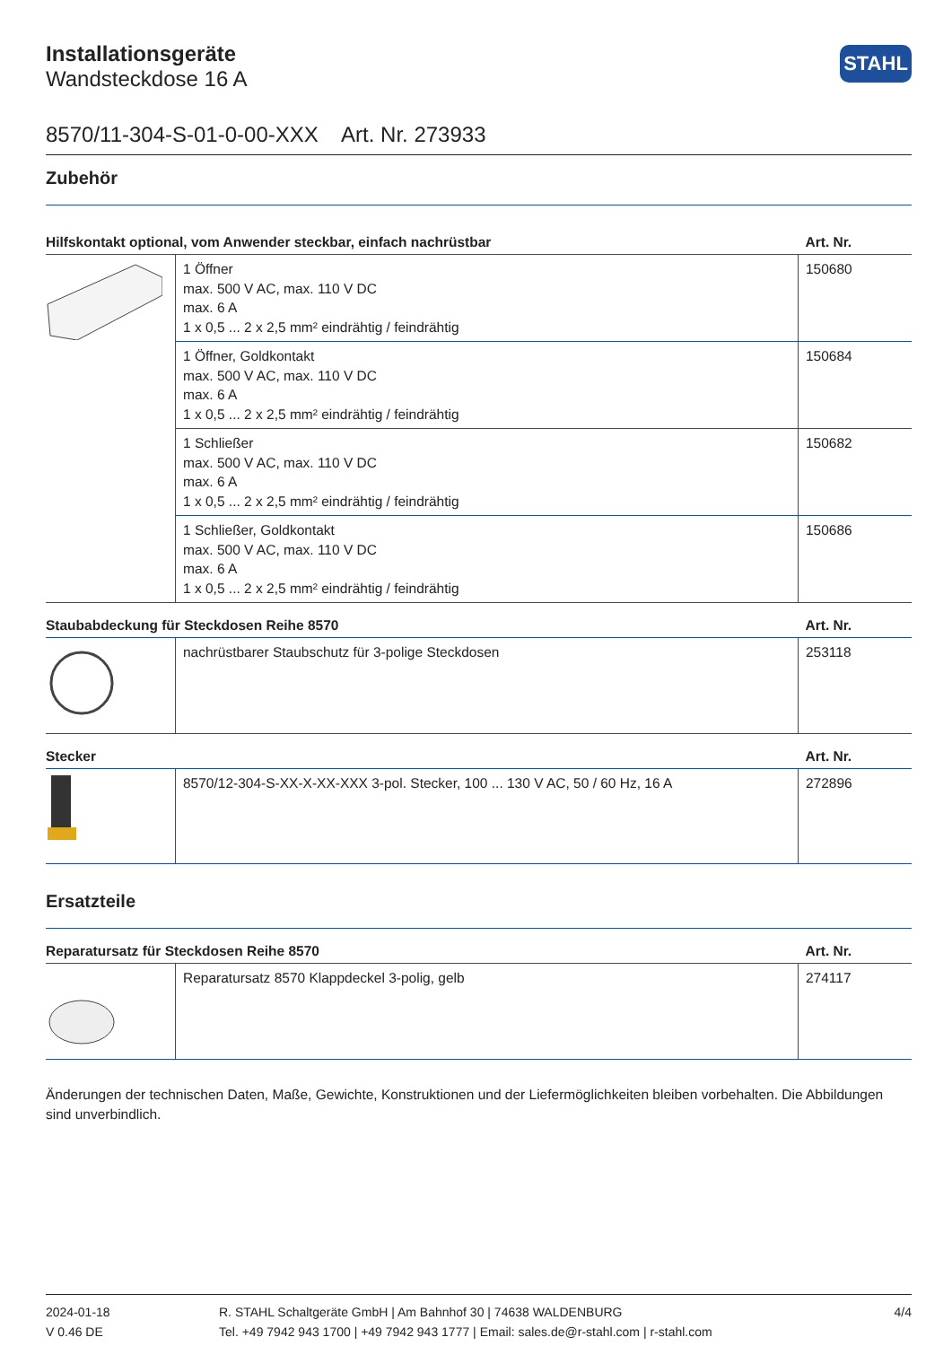Installationsgeräte
Wandsteckdose 16 A
STAHL
8570/11-304-S-01-0-00-XXX Art. Nr. 273933
Zubehör
| Hilfskontakt optional, vom Anwender steckbar, einfach nachrüstbar | | Art. Nr. |
| --- | --- | --- |
| | 1 Öffner max. 500 V AC, max. 110 V DC max. 6 A 1 x 0,5 ... 2 x 2,5 mm² eindrähtig / feindrähtig | 150680 |
| | 1 Öffner, Goldkontakt max. 500 V AC, max. 110 V DC max. 6 A 1 x 0,5 ... 2 x 2,5 mm² eindrähtig / feindrähtig | 150684 |
| | 1 Schließer max. 500 V AC, max. 110 V DC max. 6 A 1 x 0,5 ... 2 x 2,5 mm² eindrähtig / feindrähtig | 150682 |
| | 1 Schließer, Goldkontakt max. 500 V AC, max. 110 V DC max. 6 A 1 x 0,5 ... 2 x 2,5 mm² eindrähtig / feindrähtig | 150686 |
| Staubabdeckung für Steckdosen Reihe 8570 | | Art. Nr. |
| | nachrüstbarer Staubschutz für 3-polige Steckdosen | 253118 |
| Stecker | | Art. Nr. |
| | 8570/12-304-S-XX-X-XX-XXX 3-pol. Stecker, 100 ... 130 V AC, 50 / 60 Hz, 16 A | 272896 |
Ersatzteile
| Reparatursatz für Steckdosen Reihe 8570 | | Art. Nr. |
| --- | --- | --- |
| | Reparatursatz 8570 Klappdeckel 3-polig, gelb | 274117 |
Änderungen der technischen Daten, Maße, Gewichte, Konstruktionen und der Liefermöglichkeiten bleiben vorbehalten. Die Abbildungen sind unverbindlich.
2024-01-18
V 0.46 DE
R. STAHL Schaltgeräte GmbH | Am Bahnhof 30 | 74638 WALDENBURG
Tel. +49 7942 943 1700 | +49 7942 943 1777 | Email: sales.de@r-stahl.com | r-stahl.com
4/4